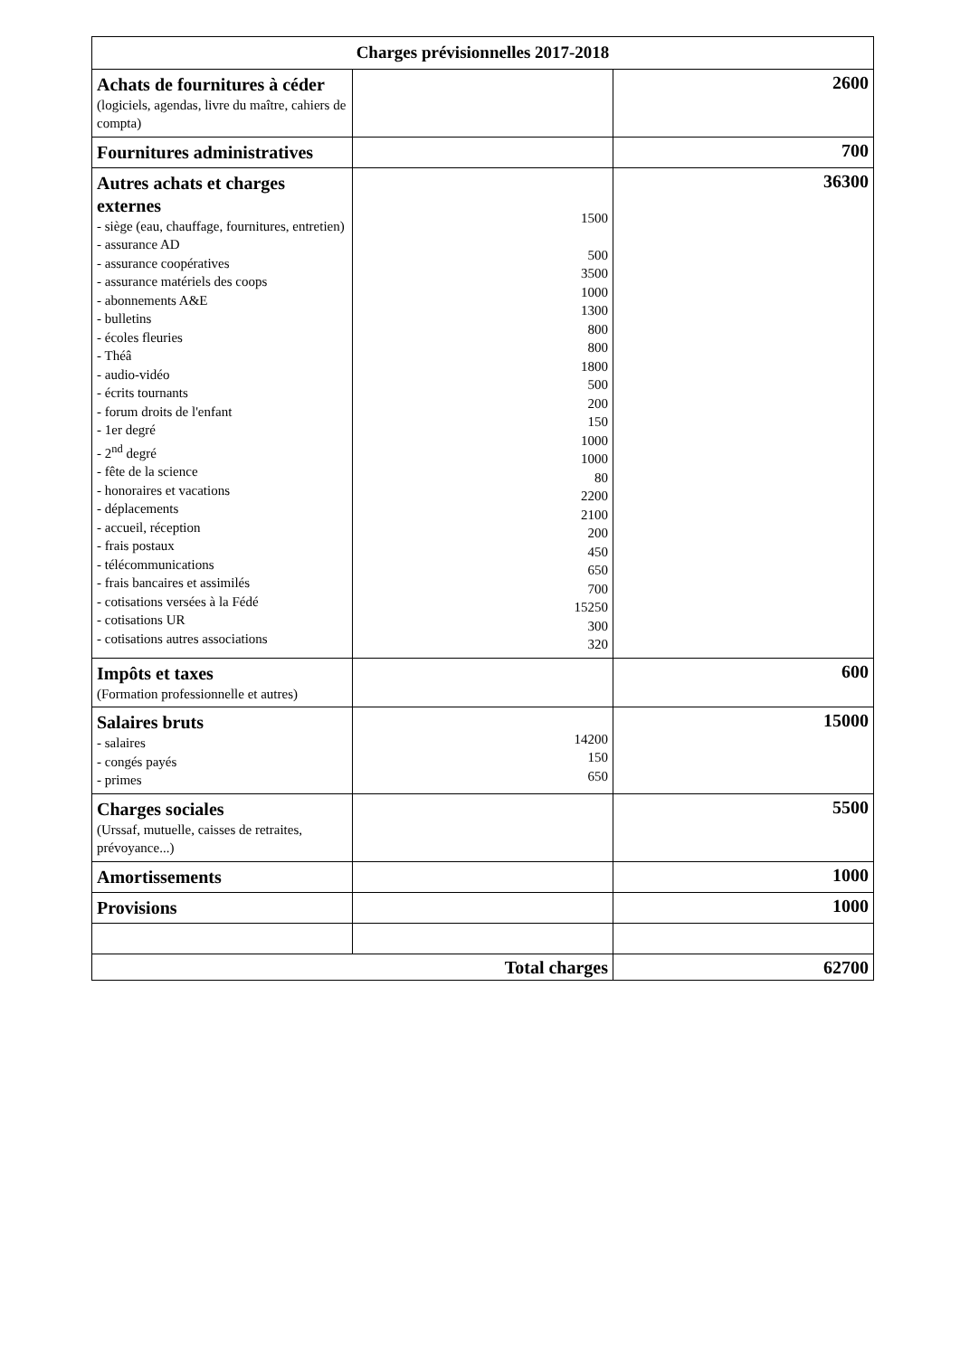| Charges prévisionnelles 2017-2018 | | |
| --- | --- | --- |
| Achats de fournitures à céder (logiciels, agendas, livre du maître, cahiers de compta) | | 2600 |
| Fournitures administratives | | 700 |
| Autres achats et charges externes - siège (eau, chauffage, fournitures, entretien) - assurance AD - assurance coopératives - assurance matériels des coops - abonnements A&E - bulletins - écoles fleuries - Théâ - audio-vidéo - écrits tournants - forum droits de l'enfant - 1er degré - 2<sup>nd</sup> degré - fête de la science - honoraires et vacations - déplacements - accueil, réception - frais postaux - télécommunications - frais bancaires et assimilés - cotisations versées à la Fédé - cotisations UR - cotisations autres associations | 1500 500 3500 1000 1300 800 800 1800 500 200 150 1000 1000 80 2200 2100 200 450 650 700 15250 300 320 | 36300 |
| Impôts et taxes (Formation professionnelle et autres) | | 600 |
| Salaires bruts - salaires - congés payés - primes | 14200 150 650 | 15000 |
| Charges sociales (Urssaf, mutuelle, caisses de retraites, prévoyance...) | | 5500 |
| Amortissements | | 1000 |
| Provisions | | 1000 |
| Total charges | | 62700 |